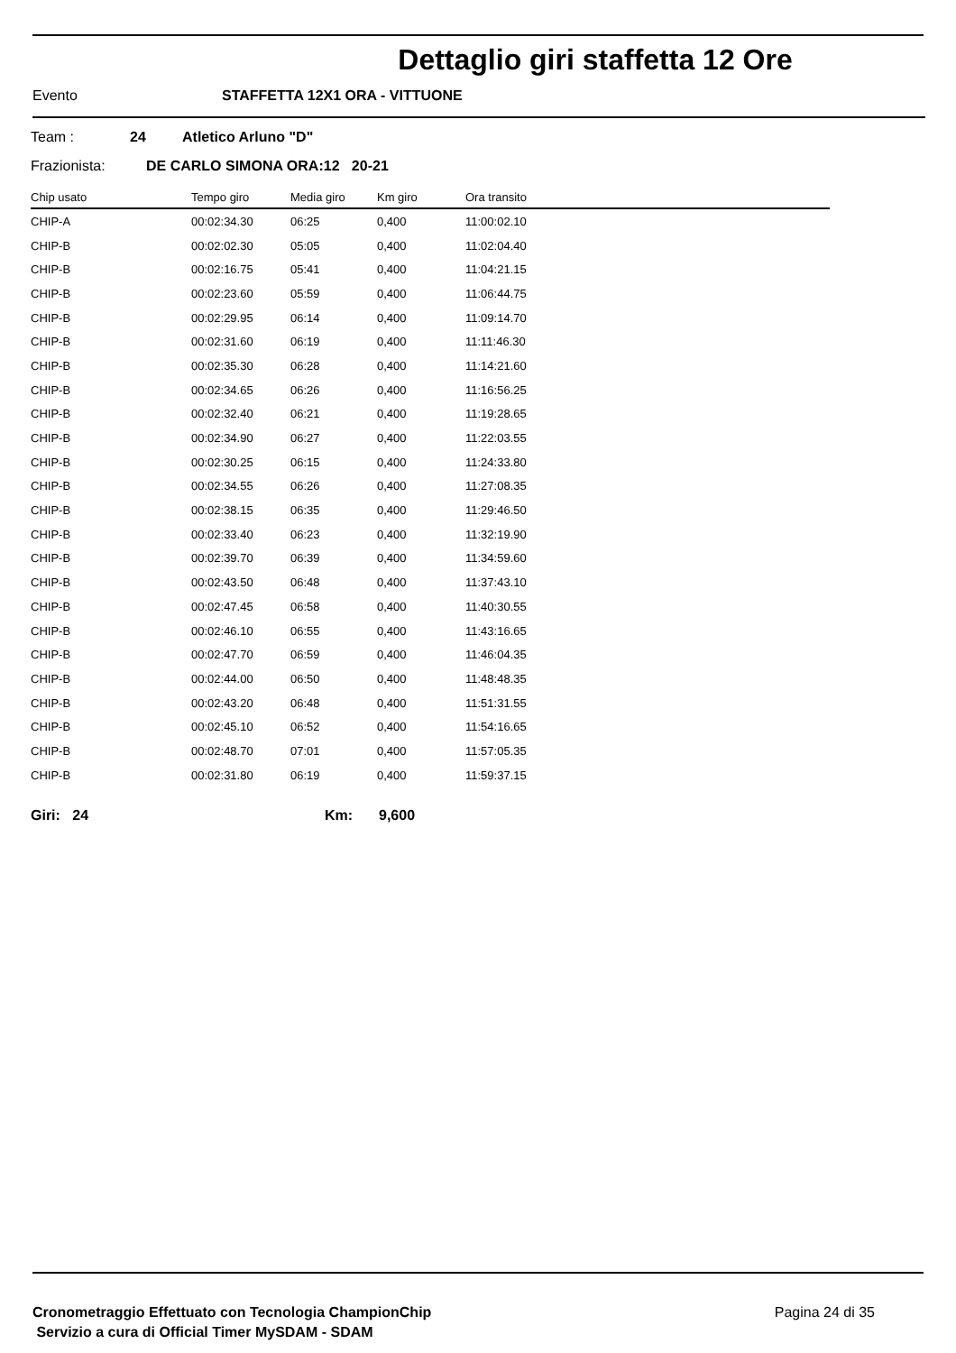Dettaglio giri staffetta 12 Ore
Evento STAFFETTA 12X1 ORA - VITTUONE
Team : 24 Atletico Arluno "D"
Frazionista: DE CARLO SIMONA ORA:12 20-21
| Chip usato | Tempo giro | Media giro | Km giro | Ora transito |
| --- | --- | --- | --- | --- |
| CHIP-A | 00:02:34.30 | 06:25 | 0,400 | 11:00:02.10 |
| CHIP-B | 00:02:02.30 | 05:05 | 0,400 | 11:02:04.40 |
| CHIP-B | 00:02:16.75 | 05:41 | 0,400 | 11:04:21.15 |
| CHIP-B | 00:02:23.60 | 05:59 | 0,400 | 11:06:44.75 |
| CHIP-B | 00:02:29.95 | 06:14 | 0,400 | 11:09:14.70 |
| CHIP-B | 00:02:31.60 | 06:19 | 0,400 | 11:11:46.30 |
| CHIP-B | 00:02:35.30 | 06:28 | 0,400 | 11:14:21.60 |
| CHIP-B | 00:02:34.65 | 06:26 | 0,400 | 11:16:56.25 |
| CHIP-B | 00:02:32.40 | 06:21 | 0,400 | 11:19:28.65 |
| CHIP-B | 00:02:34.90 | 06:27 | 0,400 | 11:22:03.55 |
| CHIP-B | 00:02:30.25 | 06:15 | 0,400 | 11:24:33.80 |
| CHIP-B | 00:02:34.55 | 06:26 | 0,400 | 11:27:08.35 |
| CHIP-B | 00:02:38.15 | 06:35 | 0,400 | 11:29:46.50 |
| CHIP-B | 00:02:33.40 | 06:23 | 0,400 | 11:32:19.90 |
| CHIP-B | 00:02:39.70 | 06:39 | 0,400 | 11:34:59.60 |
| CHIP-B | 00:02:43.50 | 06:48 | 0,400 | 11:37:43.10 |
| CHIP-B | 00:02:47.45 | 06:58 | 0,400 | 11:40:30.55 |
| CHIP-B | 00:02:46.10 | 06:55 | 0,400 | 11:43:16.65 |
| CHIP-B | 00:02:47.70 | 06:59 | 0,400 | 11:46:04.35 |
| CHIP-B | 00:02:44.00 | 06:50 | 0,400 | 11:48:48.35 |
| CHIP-B | 00:02:43.20 | 06:48 | 0,400 | 11:51:31.55 |
| CHIP-B | 00:02:45.10 | 06:52 | 0,400 | 11:54:16.65 |
| CHIP-B | 00:02:48.70 | 07:01 | 0,400 | 11:57:05.35 |
| CHIP-B | 00:02:31.80 | 06:19 | 0,400 | 11:59:37.15 |
Giri: 24 Km: 9,600
Cronometraggio Effettuato con Tecnologia ChampionChip
Servizio a cura di Official Timer MySDAM - SDAM
Pagina 24 di 35